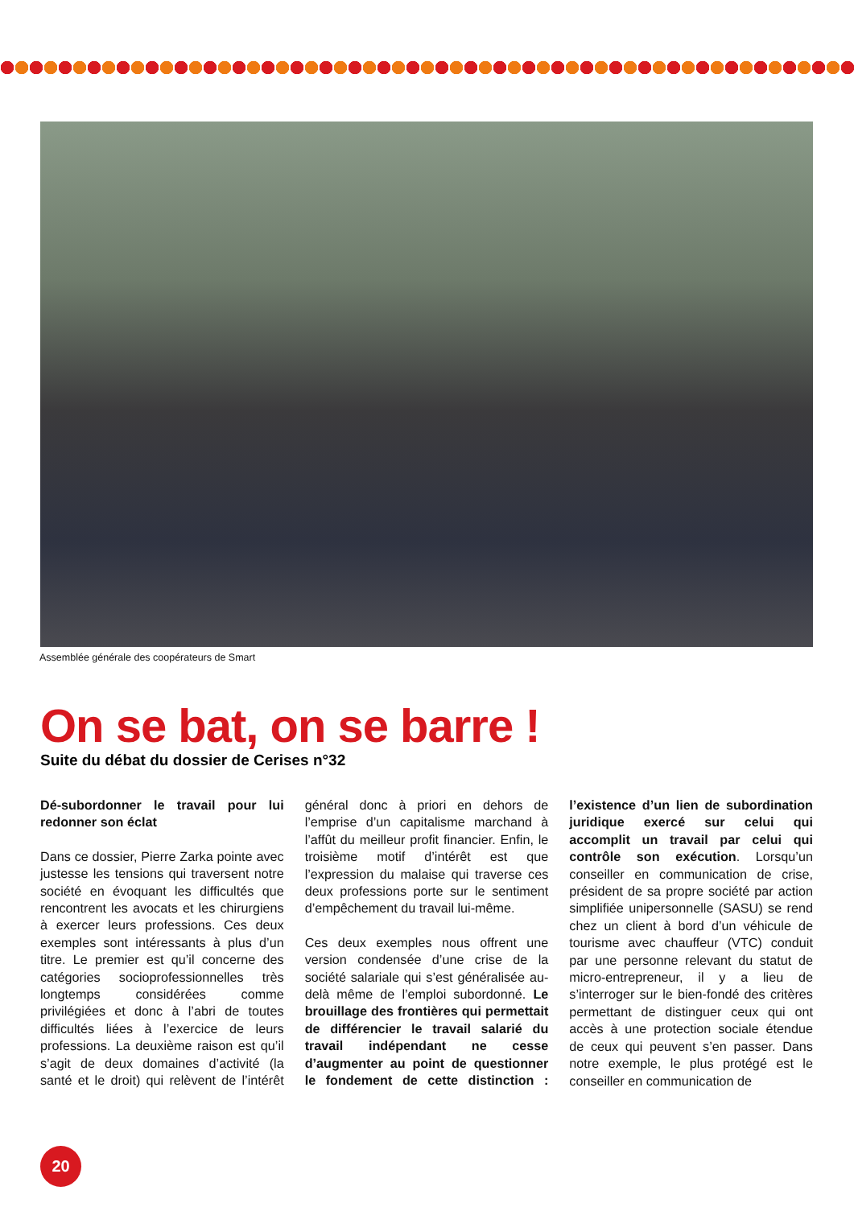Assemblée générale des coopérateurs de Smart
On se bat, on se barre !
Suite du débat du dossier de Cerises n°32
Dé-subordonner le travail pour lui redonner son éclat
Dans ce dossier, Pierre Zarka pointe avec justesse les tensions qui traversent notre société en évoquant les difficultés que rencontrent les avocats et les chirurgiens à exercer leurs professions. Ces deux exemples sont intéressants à plus d’un titre. Le premier est qu’il concerne des catégories socioprofessionnelles très longtemps considérées comme privilégiées et donc à l’abri de toutes difficultés liées à l’exercice de leurs professions. La deuxième raison est qu’il s’agit de deux domaines d’activité (la santé et le droit) qui relèvent de l’intérêt général donc à priori en dehors de l’emprise d’un capitalisme marchand à l’affût du meilleur profit financier. Enfin, le troisième motif d’intérêt est que l’expression du malaise qui traverse ces deux professions porte sur le sentiment d’empêchement du travail lui-même.
Ces deux exemples nous offrent une version condensée d’une crise de la société salariale qui s’est généralisée au-delà même de l’emploi subordonné. Le brouillage des frontières qui permettait de différencier le travail salarié du travail indépendant ne cesse d’augmenter au point de questionner le fondement de cette distinction : l’existence d’un lien de subordination juridique exercé sur celui qui accomplit un travail par celui qui contrôle son exécution. Lorsqu’un conseiller en communication de crise, président de sa propre société par action simplifiée unipersonnelle (SASU) se rend chez un client à bord d’un véhicule de tourisme avec chauffeur (VTC) conduit par une personne relevant du statut de micro-entrepreneur, il y a lieu de s’interroger sur le bien-fondé des critères permettant de distinguer ceux qui ont accès à une protection sociale étendue de ceux qui peuvent s’en passer. Dans notre exemple, le plus protégé est le conseiller en communication de
20